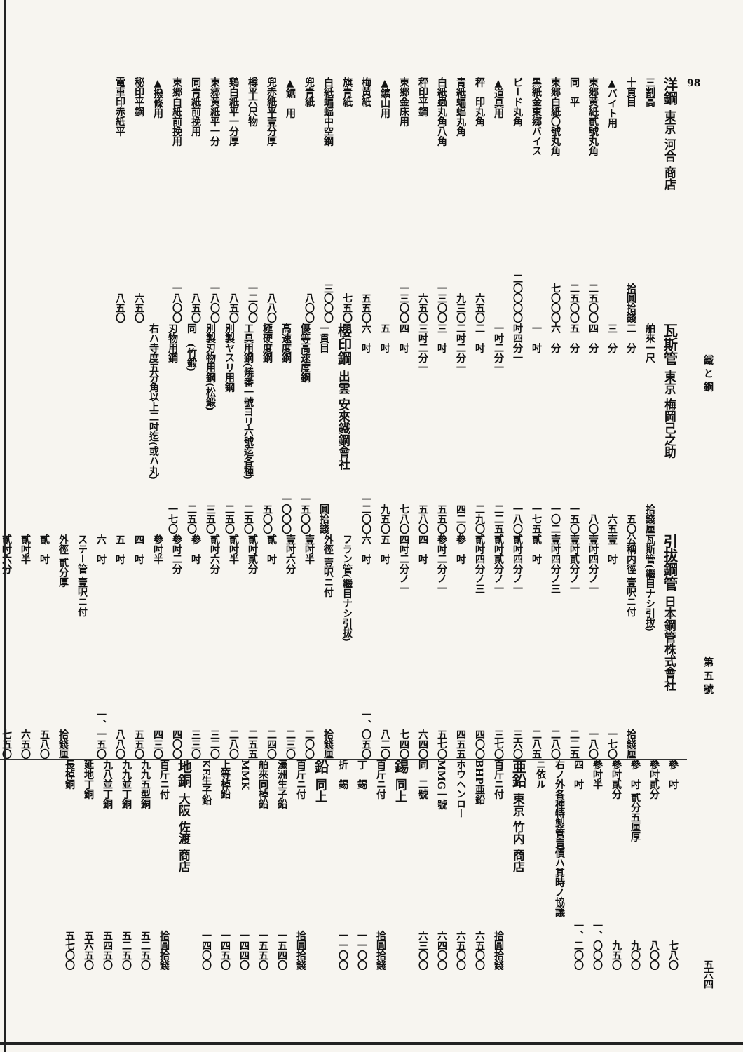98 鐵 と 鋼 第 五 號 五六四
洋鋼 東京 河合 商店
三割高
十貫目 拾圓拾錢
▲バイト用
東郷黄紙貳號丸角 二五〇〇
同　平 二五〇〇
東郷白紙〇號丸角 七〇〇〇
黒紙金東郷バイス
ピード丸角 二〇〇〇〇
▲道具用
秤　印丸角 六五〇
青紙蝙蝠丸角 九三〇
白紙蟲丸角八角 一三〇〇
秤印平鋼 六五〇
東郷金床用 一三〇〇
▲鑛山用
梅黄紙 五五〇
旗青紙 七五〇
白紙蝙蝠中空鋼 三〇〇〇
兜青紙 八〇〇
▲鋸　用
兜赤紙平壹分厚 八八〇
樽平六尺物 一二〇〇
鶏白紙平一分厚 八五〇
東郷黄紙平一分 一八〇〇
同青紙前挽用 八五〇
東郷白紙前挽用 一八〇〇
▲撥條用
秘印平鋼 六五〇
電車印赤紙平 八五〇
瓦斯管 東京 梅岡己之助
舶來一尺 拾錢厘
二　分 五〇
三　分 六五
四　分 八〇
五　分 一五〇
六　分 一〇二
一　吋 一七五
吋四分一 一八〇
一吋二分一 二二五
二　吋 二九〇
二吋二分一 四二〇
三　吋 五五〇
三吋二分一 五八〇
四　吋 七八〇
五　吋 九五〇
六　吋 一二〇〇
櫻印鋼 出雲 安來鐵鋼會社
一貫目 圓拾錢
優等高速度鋼 一五〇〇
高速度鋼 一〇〇〇
極硬度鋼 五〇〇
工具用鋼(焼番一號ヨリ六號迄各種) 二五〇
別製ヤスリ用鋼 二五〇
別製刃物用鋼(松鍛) 三五〇
同　(竹鍛) 二五〇
刃物用鋼 一七〇
右ハ寺度五分角以上二吋迄(或ハ丸)
引拔鋼管 日本鋼管株式會社
瓦斯管(繼目ナシ引拔)
公稱内徑 壹呎ニ付 拾錢厘
壹　吋 一七〇
壹吋四分ノ一 一八〇
壹吋貳分ノ一 二二五
壹吋四分ノ三 二八〇
貳　吋 二八五
貳吋四分ノ一 三六〇
貳吋貳分ノ一 三七〇
貳吋四分ノ三 四〇〇
參　吋 四五五
參吋二分ノ一 五七〇
四　吋 六四〇
四吋二分ノ一 七四〇
五　吋 八二〇
六　吋 一、〇五〇
フラン管(繼目ナシ引拔)
外徑 壹呎ニ付 拾錢厘
壹吋半 二〇〇
壹吋六分 二三〇
貳　吋 二四〇
貳吋貳分 二五五
貳吋半 二八〇
貳吋六分 三二〇
參　吋 三三〇
參吋二分 四〇〇
參吋半 四三〇
四　吋 五五〇
五　吋 八八〇
六　吋 一、一五〇
ステー管 壹呎ニ付
外徑 貳分厚 拾錢厘
貳　吋 五八〇
貳吋半 六五〇
貳吋六分 七五〇
參　吋 七八〇
參吋貳分 八〇〇
參　吋 貳分五厘厚 九〇〇
參吋貳分 九五〇
參吋半 一、〇〇〇
四　吋 一、二〇〇
右ノ外各種特製管賣價ハ其時ノ協議
ニ依ル
亜鉛 東京 竹内 商店
百斤ニ付 拾圓拾錢
BHP亜鉛 六五〇〇
ホウヘンロー 六五〇〇
MMG一號 六四〇〇
同　二號 六三〇〇
錫 同上
百斤ニ付 拾圓拾錢
丁　錫 一一〇〇
折　錫 一一〇〇
鉛 同上
百斤ニ付 拾圓拾錢
濠洲生子鉛 一五四〇
舶來同棹鉛 一五五〇
MMK 一四四〇
上等棹鉛 一四五〇
KE生子鉛 一四〇〇
地銅 大阪 佐渡 商店
百斤ニ付 拾圓拾錢
九九五型銅 五二五〇
九九並丁銅 五二五〇
九八並丁銅 五四五〇
延地丁銅 五六五〇
長棹銅 五七〇〇